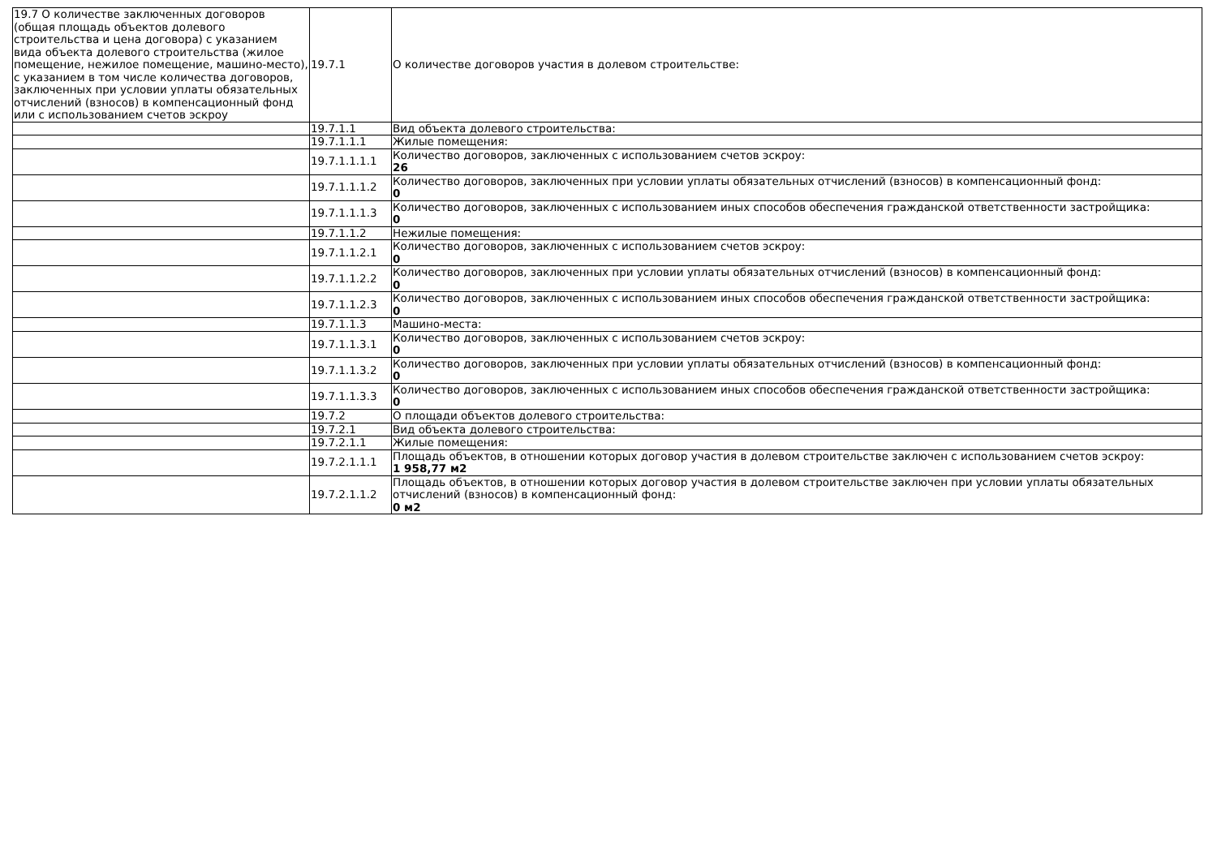| 19.7 О количестве заключенных договоров (общая площадь объектов долевого строительства и цена договора) с указанием вида объекта долевого строительства (жилое помещение, нежилое помещение, машино-место), с указанием в том числе количества договоров, заключенных при условии уплаты обязательных отчислений (взносов) в компенсационный фонд или с использованием счетов эскроу | 19.7.1 | О количестве договоров участия в долевом строительстве: |
| | 19.7.1.1 | Вид объекта долевого строительства: |
| | 19.7.1.1.1 | Жилые помещения: |
| | 19.7.1.1.1.1 | Количество договоров, заключенных с использованием счетов эскроу: 26 |
| | 19.7.1.1.1.2 | Количество договоров, заключенных при условии уплаты обязательных отчислений (взносов) в компенсационный фонд: 0 |
| | 19.7.1.1.1.3 | Количество договоров, заключенных с использованием иных способов обеспечения гражданской ответственности застройщика: 0 |
| | 19.7.1.1.2 | Нежилые помещения: |
| | 19.7.1.1.2.1 | Количество договоров, заключенных с использованием счетов эскроу: 0 |
| | 19.7.1.1.2.2 | Количество договоров, заключенных при условии уплаты обязательных отчислений (взносов) в компенсационный фонд: 0 |
| | 19.7.1.1.2.3 | Количество договоров, заключенных с использованием иных способов обеспечения гражданской ответственности застройщика: 0 |
| | 19.7.1.1.3 | Машино-места: |
| | 19.7.1.1.3.1 | Количество договоров, заключенных с использованием счетов эскроу: 0 |
| | 19.7.1.1.3.2 | Количество договоров, заключенных при условии уплаты обязательных отчислений (взносов) в компенсационный фонд: 0 |
| | 19.7.1.1.3.3 | Количество договоров, заключенных с использованием иных способов обеспечения гражданской ответственности застройщика: 0 |
| | 19.7.2 | О площади объектов долевого строительства: |
| | 19.7.2.1 | Вид объекта долевого строительства: |
| | 19.7.2.1.1 | Жилые помещения: |
| | 19.7.2.1.1.1 | Площадь объектов, в отношении которых договор участия в долевом строительстве заключен с использованием счетов эскроу: 1 958,77 м2 |
| | 19.7.2.1.1.2 | Площадь объектов, в отношении которых договор участия в долевом строительстве заключен при условии уплаты обязательных отчислений (взносов) в компенсационный фонд: 0 м2 |